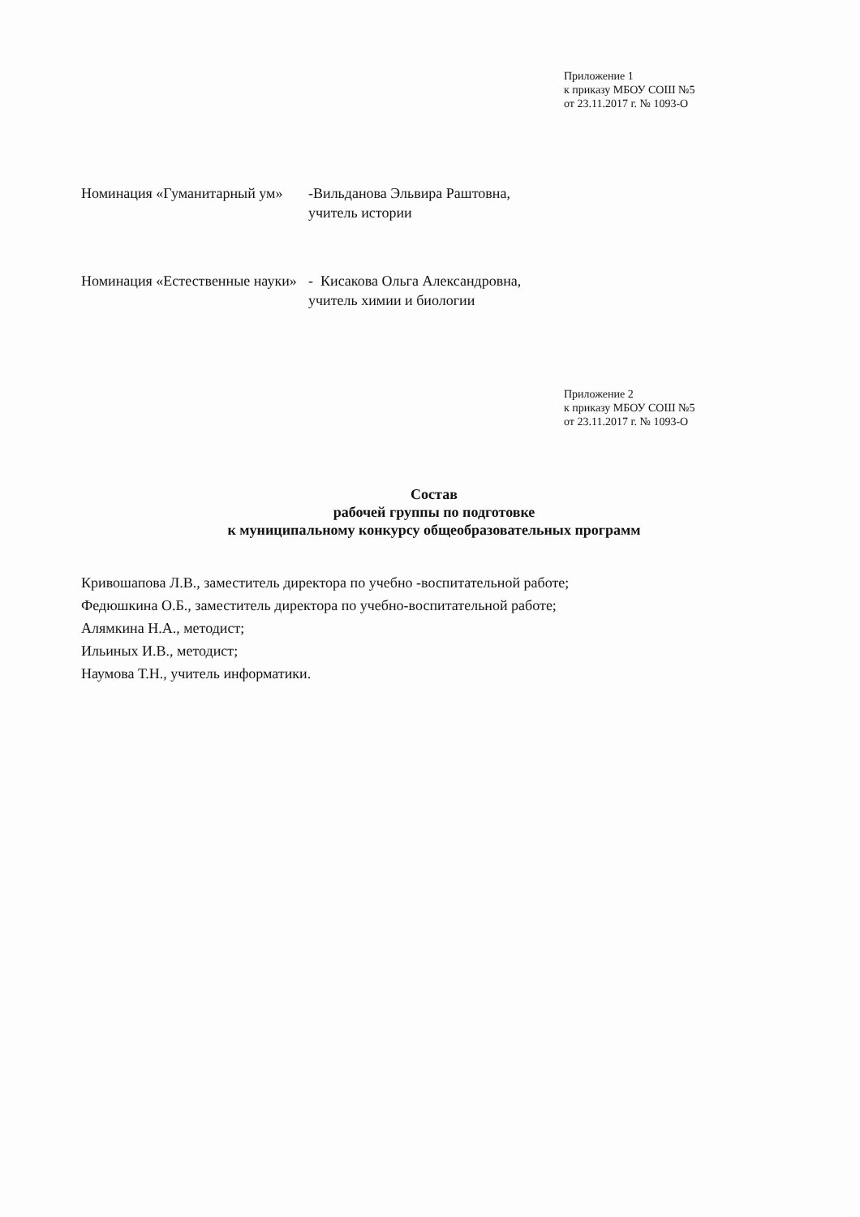Приложение 1
к приказу МБОУ СОШ №5
от 23.11.2017 г. № 1093-О
Номинация «Гуманитарный ум»
-Вильданова Эльвира Раштовна,
учитель истории
Номинация «Естественные науки»
- Кисакова Ольга Александровна,
учитель химии и биологии
Приложение 2
к приказу МБОУ СОШ №5
от 23.11.2017 г. № 1093-О
Состав
рабочей группы по подготовке
к муниципальному конкурсу общеобразовательных программ
Кривошапова Л.В., заместитель директора по учебно -воспитательной работе;
Федюшкина О.Б., заместитель директора по учебно-воспитательной работе;
Алямкина Н.А., методист;
Ильиных И.В., методист;
Наумова Т.Н., учитель информатики.